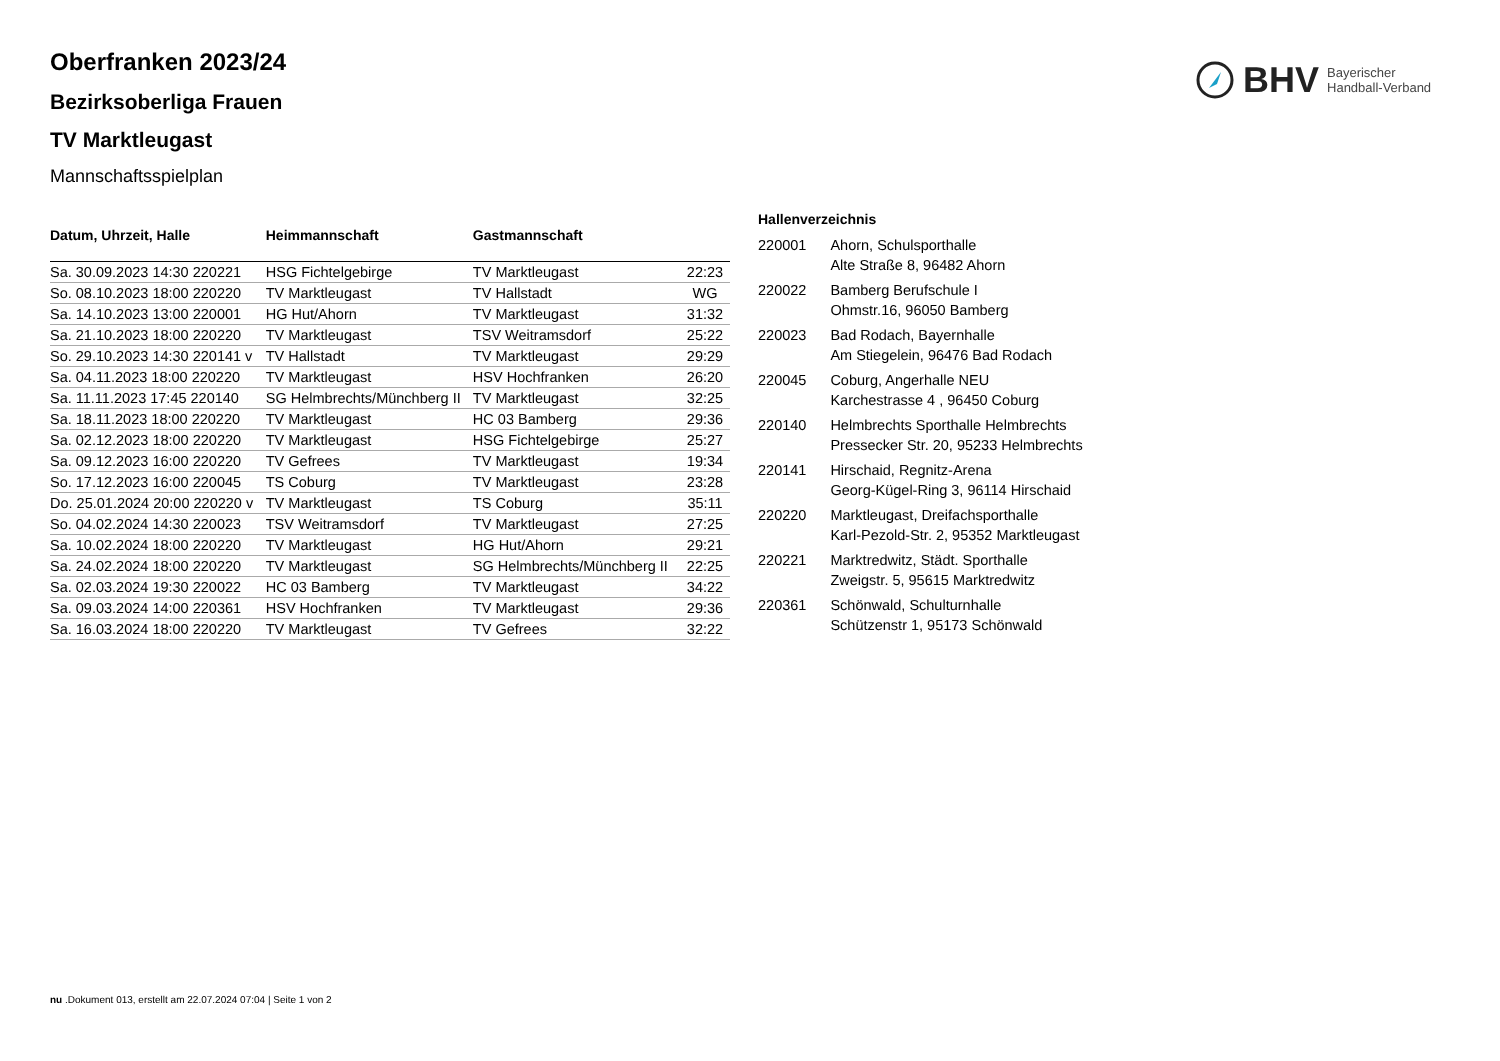BHV Bayerischer
Handball-Verband
Oberfranken 2023/24
Bezirksoberliga Frauen
TV Marktleugast
Mannschaftsspielplan
| Datum, Uhrzeit, Halle | Heimmannschaft | Gastmannschaft | |
| --- | --- | --- | --- |
| Sa. 30.09.2023 14:30 220221 | HSG Fichtelgebirge | TV Marktleugast | 22:23 |
| So. 08.10.2023 18:00 220220 | TV Marktleugast | TV Hallstadt | WG |
| Sa. 14.10.2023 13:00 220001 | HG Hut/Ahorn | TV Marktleugast | 31:32 |
| Sa. 21.10.2023 18:00 220220 | TV Marktleugast | TSV Weitramsdorf | 25:22 |
| So. 29.10.2023 14:30 220141 v | TV Hallstadt | TV Marktleugast | 29:29 |
| Sa. 04.11.2023 18:00 220220 | TV Marktleugast | HSV Hochfranken | 26:20 |
| Sa. 11.11.2023 17:45 220140 | SG Helmbrechts/Münchberg II | TV Marktleugast | 32:25 |
| Sa. 18.11.2023 18:00 220220 | TV Marktleugast | HC 03 Bamberg | 29:36 |
| Sa. 02.12.2023 18:00 220220 | TV Marktleugast | HSG Fichtelgebirge | 25:27 |
| Sa. 09.12.2023 16:00 220220 | TV Gefrees | TV Marktleugast | 19:34 |
| So. 17.12.2023 16:00 220045 | TS Coburg | TV Marktleugast | 23:28 |
| Do. 25.01.2024 20:00 220220 v | TV Marktleugast | TS Coburg | 35:11 |
| So. 04.02.2024 14:30 220023 | TSV Weitramsdorf | TV Marktleugast | 27:25 |
| Sa. 10.02.2024 18:00 220220 | TV Marktleugast | HG Hut/Ahorn | 29:21 |
| Sa. 24.02.2024 18:00 220220 | TV Marktleugast | SG Helmbrechts/Münchberg II | 22:25 |
| Sa. 02.03.2024 19:30 220022 | HC 03 Bamberg | TV Marktleugast | 34:22 |
| Sa. 09.03.2024 14:00 220361 | HSV Hochfranken | TV Marktleugast | 29:36 |
| Sa. 16.03.2024 18:00 220220 | TV Marktleugast | TV Gefrees | 32:22 |
Hallenverzeichnis
| 220001 | Ahorn, Schulsporthalle Alte Straße 8, 96482 Ahorn |
| 220022 | Bamberg Berufschule I Ohmstr.16, 96050 Bamberg |
| 220023 | Bad Rodach, Bayernhalle Am Stiegelein, 96476 Bad Rodach |
| 220045 | Coburg, Angerhalle NEU Karchestrasse 4 , 96450 Coburg |
| 220140 | Helmbrechts Sporthalle Helmbrechts Pressecker Str. 20, 95233 Helmbrechts |
| 220141 | Hirschaid, Regnitz-Arena Georg-Kügel-Ring 3, 96114 Hirschaid |
| 220220 | Marktleugast, Dreifachsporthalle Karl-Pezold-Str. 2, 95352 Marktleugast |
| 220221 | Marktredwitz, Städt. Sporthalle Zweigstr. 5, 95615 Marktredwitz |
| 220361 | Schönwald, Schulturnhalle Schützenstr 1, 95173 Schönwald |
nu .Dokument 013, erstellt am 22.07.2024 07:04 | Seite 1 von 2